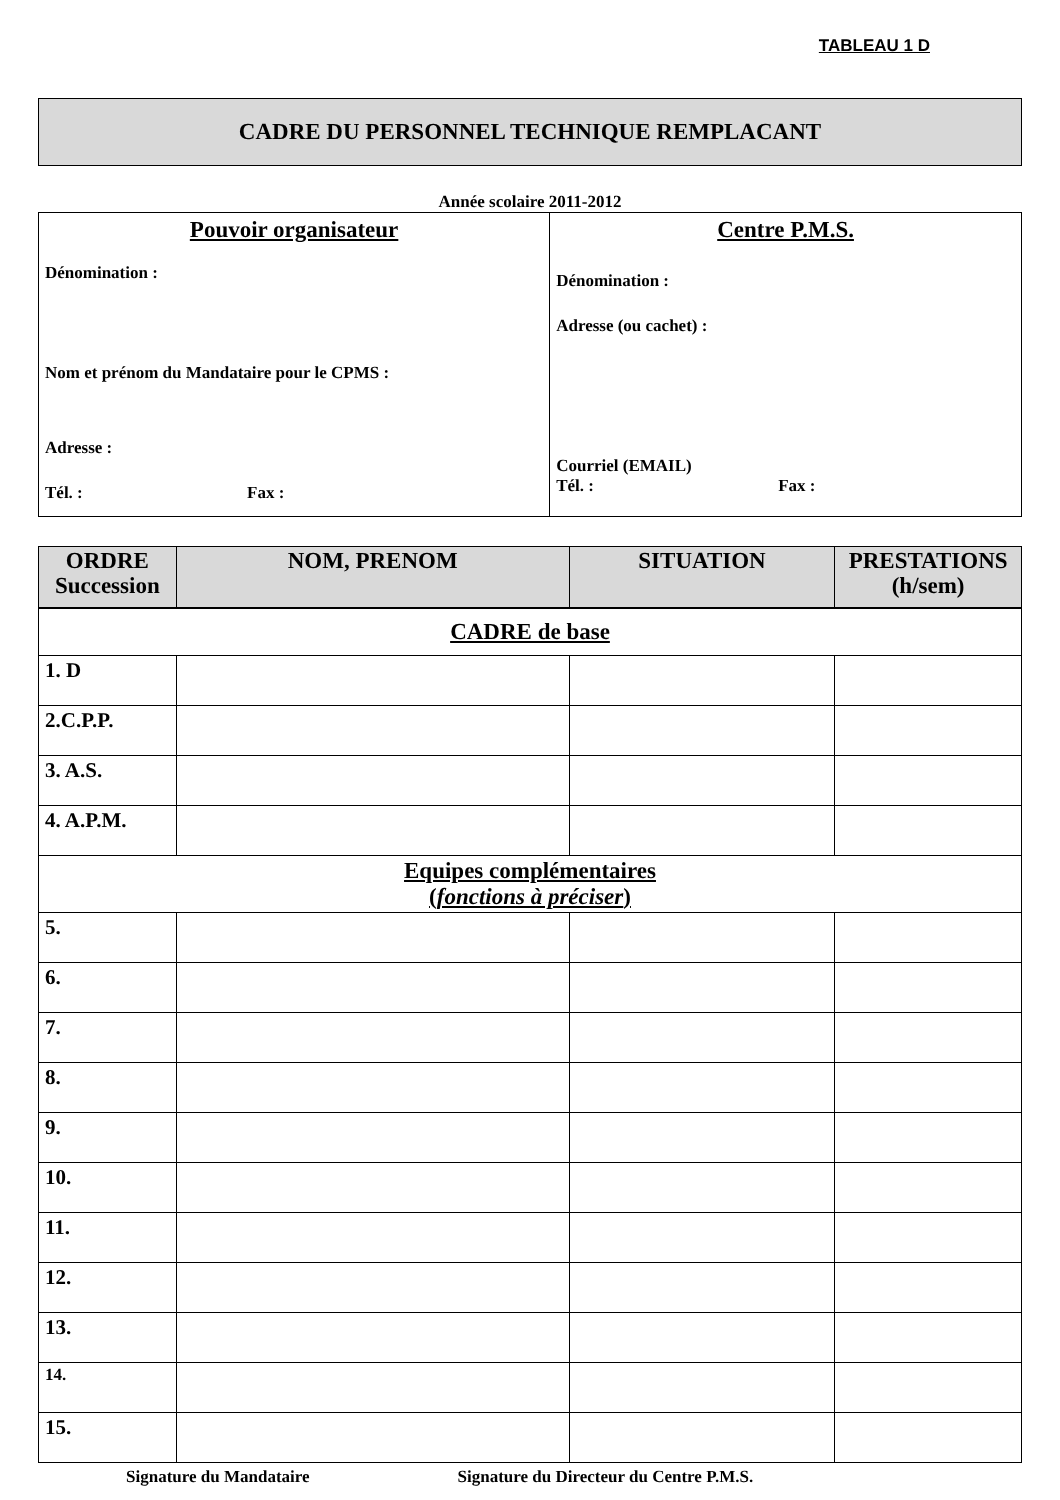TABLEAU 1 D
CADRE DU PERSONNEL TECHNIQUE REMPLACANT
Année scolaire 2011-2012
| Pouvoir organisateur Dénomination : Nom et prénom du Mandataire pour le CPMS : Adresse : Tél. : Fax : | Centre P.M.S. Dénomination : Adresse (ou cachet) : Courriel (EMAIL) Tél. : Fax : |
| ORDRE Succession | NOM, PRENOM | SITUATION | PRESTATIONS (h/sem) |
| --- | --- | --- | --- |
| CADRE de base | | | |
| 1. D | | | |
| 2.C.P.P. | | | |
| 3. A.S. | | | |
| 4. A.P.M. | | | |
| Equipes complémentaires ( fonctions à préciser ) | | | |
| 5. | | | |
| 6. | | | |
| 7. | | | |
| 8. | | | |
| 9. | | | |
| 10. | | | |
| 11. | | | |
| 12. | | | |
| 13. | | | |
| 14. | | | |
| 15. | | | |
Signature du Mandataire Signature du Directeur du Centre P.M.S.